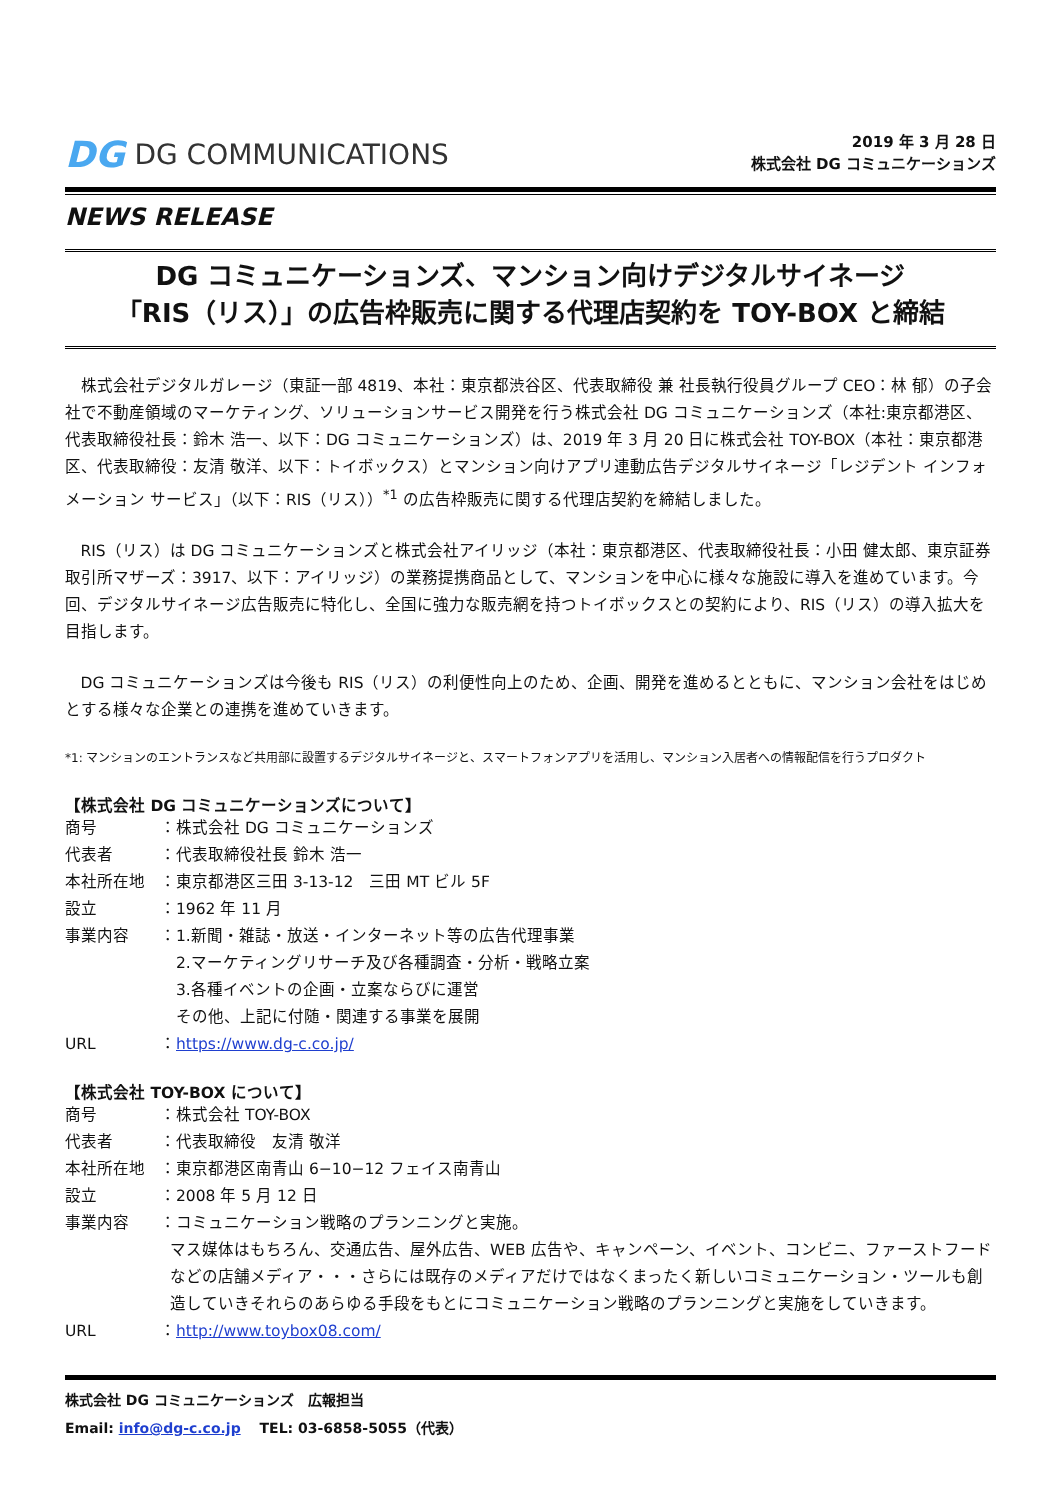DG DG COMMUNICATIONS
2019 年 3 月 28 日
株式会社 DG コミュニケーションズ
NEWS RELEASE
DG コミュニケーションズ、マンション向けデジタルサイネージ
「RIS（リス）」の広告枠販売に関する代理店契約を TOY-BOX と締結
株式会社デジタルガレージ（東証一部 4819、本社：東京都渋谷区、代表取締役 兼 社長執行役員グループ CEO：林 郁）の子会社で不動産領域のマーケティング、ソリューションサービス開発を行う株式会社 DG コミュニケーションズ（本社:東京都港区、代表取締役社長：鈴木 浩一、以下：DG コミュニケーションズ）は、2019 年 3 月 20 日に株式会社 TOY-BOX（本社：東京都港区、代表取締役：友清 敬洋、以下：トイボックス）とマンション向けアプリ連動広告デジタルサイネージ「レジデント インフォメーション サービス」（以下：RIS（リス））<sup>*1</sup> の広告枠販売に関する代理店契約を締結しました。
RIS（リス）は DG コミュニケーションズと株式会社アイリッジ（本社：東京都港区、代表取締役社長：小田 健太郎、東京証券取引所マザーズ：3917、以下：アイリッジ）の業務提携商品として、マンションを中心に様々な施設に導入を進めています。今回、デジタルサイネージ広告販売に特化し、全国に強力な販売網を持つトイボックスとの契約により、RIS（リス）の導入拡大を目指します。
DG コミュニケーションズは今後も RIS（リス）の利便性向上のため、企画、開発を進めるとともに、マンション会社をはじめとする様々な企業との連携を進めていきます。
*1: マンションのエントランスなど共用部に設置するデジタルサイネージと、スマートフォンアプリを活用し、マンション入居者への情報配信を行うプロダクト
【株式会社 DG コミュニケーションズについて】
| 商号 | ：株式会社 DG コミュニケーションズ |
| 代表者 | ：代表取締役社長 鈴木 浩一 |
| 本社所在地 | ：東京都港区三田 3-13-12 三田 MT ビル 5F |
| 設立 | ：1962 年 11 月 |
| 事業内容 | ：1.新聞・雑誌・放送・インターネット等の広告代理事業 2.マーケティングリサーチ及び各種調査・分析・戦略立案 3.各種イベントの企画・立案ならびに運営 その他、上記に付随・関連する事業を展開 |
| URL | ： https://www.dg-c.co.jp/ |
【株式会社 TOY-BOX について】
| 商号 | ：株式会社 TOY-BOX |
| 代表者 | ：代表取締役 友清 敬洋 |
| 本社所在地 | ：東京都港区南青山 6−10−12 フェイス南青山 |
| 設立 | ：2008 年 5 月 12 日 |
| 事業内容 | ：コミュニケーション戦略のプランニングと実施。 マス媒体はもちろん、交通広告、屋外広告、WEB 広告や、キャンペーン、イベント、コンビニ、ファーストフードなどの店舗メディア・・・さらには既存のメディアだけではなくまったく新しいコミュニケーション・ツールも創造していきそれらのあらゆる手段をもとにコミュニケーション戦略のプランニングと実施をしていきます。 |
| URL | ： http://www.toybox08.com/ |
株式会社 DG コミュニケーションズ　広報担当
Email: info@dg-c.co.jp　 TEL: 03-6858-5055（代表）